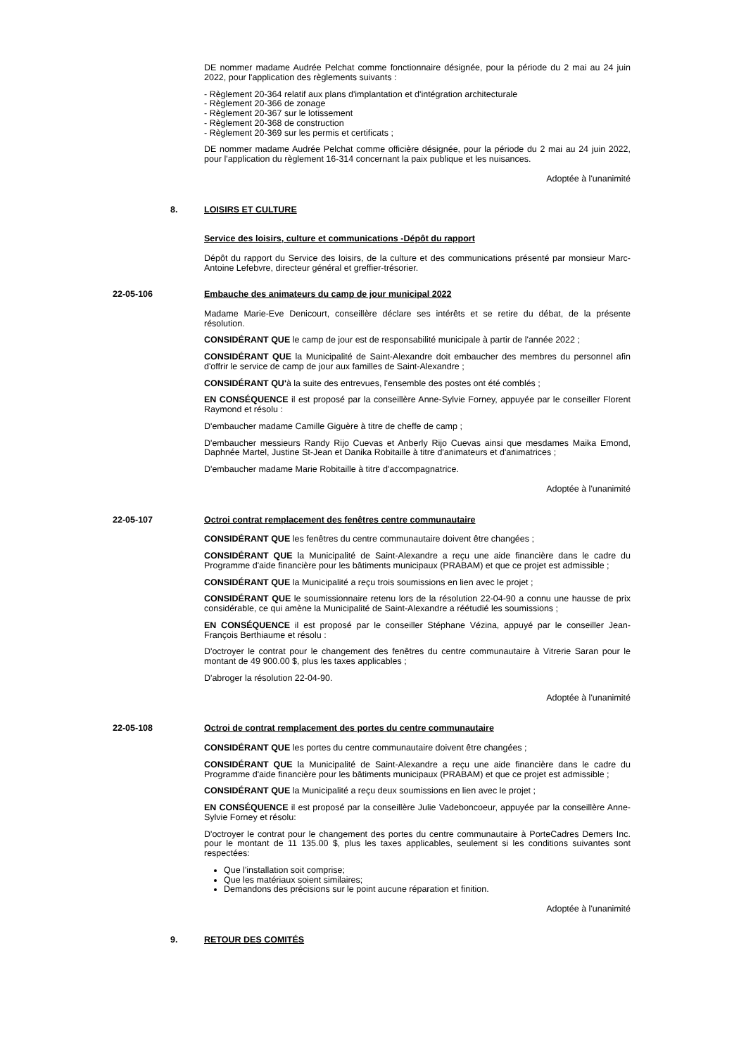DE nommer madame Audrée Pelchat comme fonctionnaire désignée, pour la période du 2 mai au 24 juin 2022, pour l'application des règlements suivants :
- Règlement 20-364 relatif aux plans d'implantation et d'intégration architecturale
- Règlement 20-366 de zonage
- Règlement 20-367 sur le lotissement
- Règlement 20-368 de construction
- Règlement 20-369 sur les permis et certificats ;
DE nommer madame Audrée Pelchat comme officière désignée, pour la période du 2 mai au 24 juin 2022, pour l'application du règlement 16-314 concernant la paix publique et les nuisances.
Adoptée à l'unanimité
8. LOISIRS ET CULTURE
Service des loisirs, culture et communications -Dépôt du rapport
Dépôt du rapport du Service des loisirs, de la culture et des communications présenté par monsieur Marc-Antoine Lefebvre, directeur général et greffier-trésorier.
22-05-106 Embauche des animateurs du camp de jour municipal 2022
Madame Marie-Eve Denicourt, conseillère déclare ses intérêts et se retire du débat, de la présente résolution.
CONSIDÉRANT QUE le camp de jour est de responsabilité municipale à partir de l'année 2022 ;
CONSIDÉRANT QUE la Municipalité de Saint-Alexandre doit embaucher des membres du personnel afin d'offrir le service de camp de jour aux familles de Saint-Alexandre ;
CONSIDÉRANT QU'à la suite des entrevues, l'ensemble des postes ont été comblés ;
EN CONSÉQUENCE il est proposé par la conseillère Anne-Sylvie Forney, appuyée par le conseiller Florent Raymond et résolu :
D'embaucher madame Camille Giguère à titre de cheffe de camp ;
D'embaucher messieurs Randy Rijo Cuevas et Anberly Rijo Cuevas ainsi que mesdames Maika Emond, Daphnée Martel, Justine St-Jean et Danika Robitaille à titre d'animateurs et d'animatrices ;
D'embaucher madame Marie Robitaille à titre d'accompagnatrice.
Adoptée à l'unanimité
22-05-107 Octroi contrat remplacement des fenêtres centre communautaire
CONSIDÉRANT QUE les fenêtres du centre communautaire doivent être changées ;
CONSIDÉRANT QUE la Municipalité de Saint-Alexandre a reçu une aide financière dans le cadre du Programme d'aide financière pour les bâtiments municipaux (PRABAM) et que ce projet est admissible ;
CONSIDÉRANT QUE la Municipalité a reçu trois soumissions en lien avec le projet ;
CONSIDÉRANT QUE le soumissionnaire retenu lors de la résolution 22-04-90 a connu une hausse de prix considérable, ce qui amène la Municipalité de Saint-Alexandre a réétudié les soumissions ;
EN CONSÉQUENCE il est proposé par le conseiller Stéphane Vézina, appuyé par le conseiller Jean-François Berthiaume et résolu :
D'octroyer le contrat pour le changement des fenêtres du centre communautaire à Vitrerie Saran pour le montant de 49 900.00 $, plus les taxes applicables ;
D'abroger la résolution 22-04-90.
Adoptée à l'unanimité
22-05-108 Octroi de contrat remplacement des portes du centre communautaire
CONSIDÉRANT QUE les portes du centre communautaire doivent être changées ;
CONSIDÉRANT QUE la Municipalité de Saint-Alexandre a reçu une aide financière dans le cadre du Programme d'aide financière pour les bâtiments municipaux (PRABAM) et que ce projet est admissible ;
CONSIDÉRANT QUE la Municipalité a reçu deux soumissions en lien avec le projet ;
EN CONSÉQUENCE il est proposé par la conseillère Julie Vadeboncoeur, appuyée par la conseillère Anne-Sylvie Forney et résolu:
D'octroyer le contrat pour le changement des portes du centre communautaire à PorteCadres Demers Inc. pour le montant de 11 135.00 $, plus les taxes applicables, seulement si les conditions suivantes sont respectées:
Que l'installation soit comprise;
Que les matériaux soient similaires;
Demandons des précisions sur le point aucune réparation et finition.
Adoptée à l'unanimité
9. RETOUR DES COMITÉS